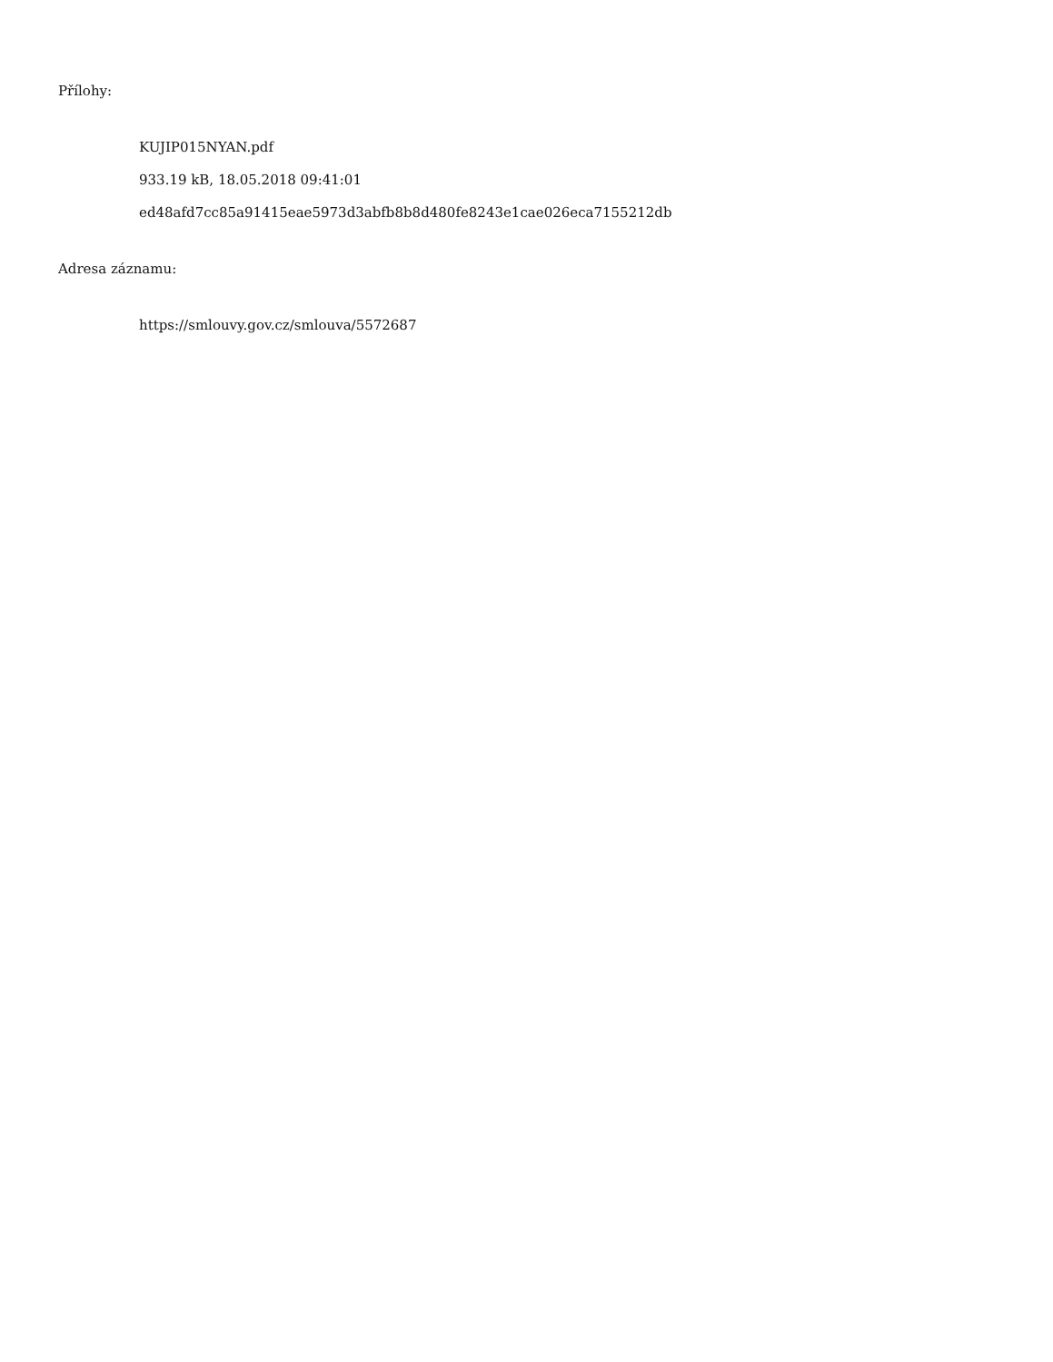Přílohy:
KUJIP015NYAN.pdf
933.19 kB, 18.05.2018 09:41:01
ed48afd7cc85a91415eae5973d3abfb8b8d480fe8243e1cae026eca7155212db
Adresa záznamu:
https://smlouvy.gov.cz/smlouva/5572687